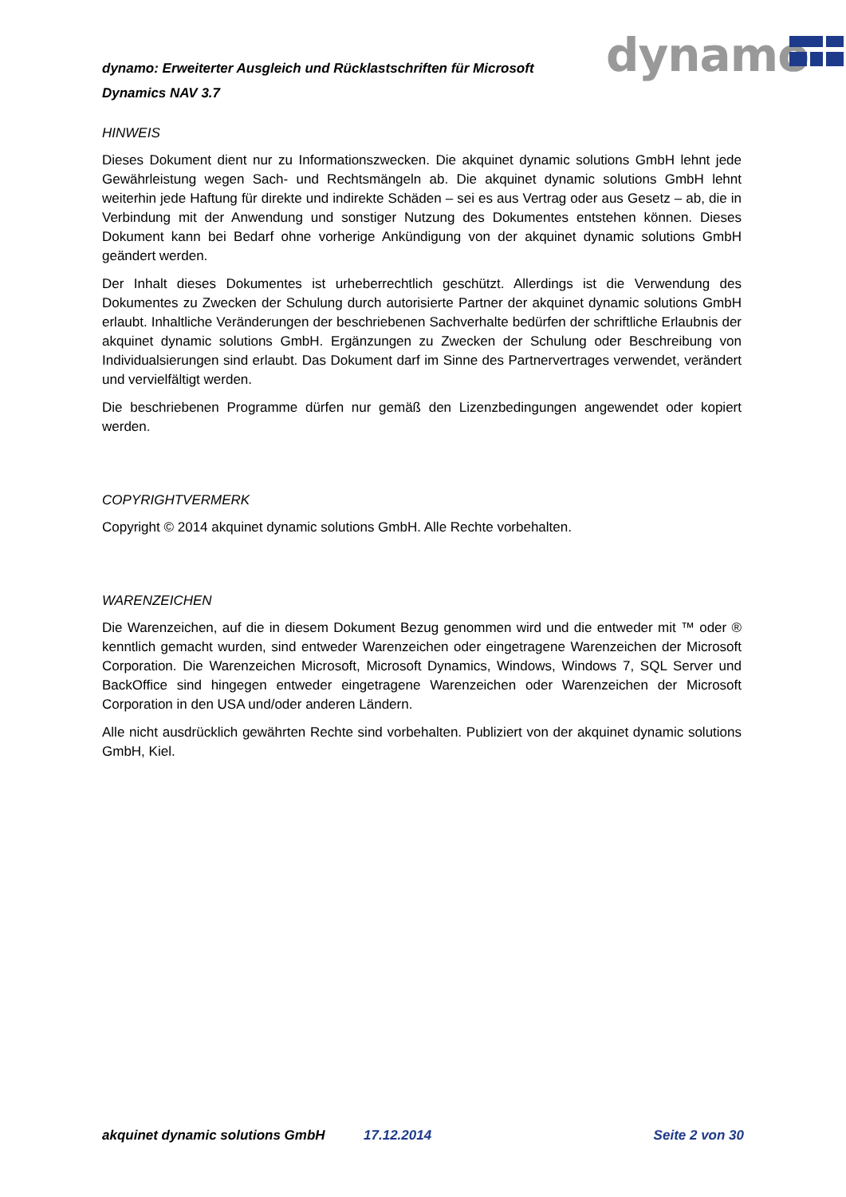dynamo: Erweiterter Ausgleich und Rücklastschriften für Microsoft Dynamics NAV 3.7
dynamo
HINWEIS
Dieses Dokument dient nur zu Informationszwecken. Die akquinet dynamic solutions GmbH lehnt jede Gewährleistung wegen Sach- und Rechtsmängeln ab. Die akquinet dynamic solutions GmbH lehnt weiterhin jede Haftung für direkte und indirekte Schäden – sei es aus Vertrag oder aus Gesetz – ab, die in Verbindung mit der Anwendung und sonstiger Nutzung des Dokumentes entstehen können. Dieses Dokument kann bei Bedarf ohne vorherige Ankündigung von der akquinet dynamic solutions GmbH geändert werden.
Der Inhalt dieses Dokumentes ist urheberrechtlich geschützt. Allerdings ist die Verwendung des Dokumentes zu Zwecken der Schulung durch autorisierte Partner der akquinet dynamic solutions GmbH erlaubt. Inhaltliche Veränderungen der beschriebenen Sachverhalte bedürfen der schriftliche Erlaubnis der akquinet dynamic solutions GmbH. Ergänzungen zu Zwecken der Schulung oder Beschreibung von Individualsierungen sind erlaubt. Das Dokument darf im Sinne des Partnervertrages verwendet, verändert und vervielfältigt werden.
Die beschriebenen Programme dürfen nur gemäß den Lizenzbedingungen angewendet oder kopiert werden.
COPYRIGHTVERMERK
Copyright © 2014 akquinet dynamic solutions GmbH. Alle Rechte vorbehalten.
WARENZEICHEN
Die Warenzeichen, auf die in diesem Dokument Bezug genommen wird und die entweder mit ™ oder ® kenntlich gemacht wurden, sind entweder Warenzeichen oder eingetragene Warenzeichen der Microsoft Corporation. Die Warenzeichen Microsoft, Microsoft Dynamics, Windows, Windows 7, SQL Server und BackOffice sind hingegen entweder eingetragene Warenzeichen oder Warenzeichen der Microsoft Corporation in den USA und/oder anderen Ländern.
Alle nicht ausdrücklich gewährten Rechte sind vorbehalten. Publiziert von der akquinet dynamic solutions GmbH, Kiel.
akquinet dynamic solutions GmbH 17.12.2014 Seite 2 von 30